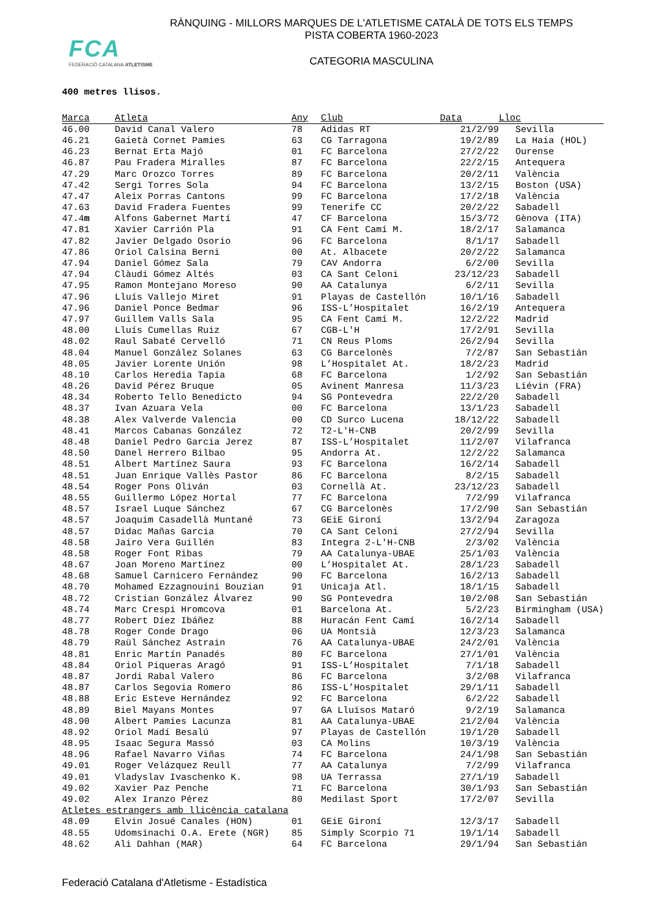FCA
FEDERACIÓ CATALANA ATLETISME
RÀNQUING - MILLORS MARQUES DE L'ATLETISME CATALÀ DE TOTS ELS TEMPS
PISTA COBERTA 1960-2023
CATEGORIA MASCULINA
400 metres llisos.
| Marca | Atleta | Any | Club | Data | Lloc |
| --- | --- | --- | --- | --- | --- |
| 46.00 | David Canal Valero | 78 | Adidas RT | 21/2/99 | Sevilla |
| 46.21 | Gaietà Cornet Pamies | 63 | CG Tarragona | 19/2/89 | La Haia (HOL) |
| 46.23 | Bernat Erta Majó | 01 | FC Barcelona | 27/2/22 | Ourense |
| 46.87 | Pau Fradera Miralles | 87 | FC Barcelona | 22/2/15 | Antequera |
| 47.29 | Marc Orozco Torres | 89 | FC Barcelona | 20/2/11 | València |
| 47.42 | Sergi Torres Sola | 94 | FC Barcelona | 13/2/15 | Boston (USA) |
| 47.47 | Aleix Porras Cantons | 99 | FC Barcelona | 17/2/18 | València |
| 47.63 | David Fradera Fuentes | 99 | Tenerife CC | 20/2/22 | Sabadell |
| 47.4 m | Alfons Gabernet Martí | 47 | CF Barcelona | 15/3/72 | Gènova (ITA) |
| 47.81 | Xavier Carrión Pla | 91 | CA Fent Camí M. | 18/2/17 | Salamanca |
| 47.82 | Javier Delgado Osorio | 96 | FC Barcelona | 8/1/17 | Sabadell |
| 47.86 | Oriol Calsina Berni | 00 | At. Albacete | 20/2/22 | Salamanca |
| 47.94 | Daniel Gómez Sala | 79 | CAV Andorra | 6/2/00 | Sevilla |
| 47.94 | Clàudi Gómez Altés | 03 | CA Sant Celoni | 23/12/23 | Sabadell |
| 47.95 | Ramon Montejano Moreso | 90 | AA Catalunya | 6/2/11 | Sevilla |
| 47.96 | Lluís Vallejo Miret | 91 | Playas de Castellón | 10/1/16 | Sabadell |
| 47.96 | Daniel Ponce Bedmar | 96 | ISS-L’Hospitalet | 16/2/19 | Antequera |
| 47.97 | Guillem Valls Sala | 95 | CA Fent Camí M. | 12/2/22 | Madrid |
| 48.00 | Lluís Cumellas Ruiz | 67 | CGB-L'H | 17/2/91 | Sevilla |
| 48.02 | Raul Sabaté Cervelló | 71 | CN Reus Ploms | 26/2/94 | Sevilla |
| 48.04 | Manuel González Solanes | 63 | CG Barcelonès | 7/2/87 | San Sebastián |
| 48.05 | Javier Lorente Unión | 98 | L’Hospitalet At. | 18/2/23 | Madrid |
| 48.10 | Carlos Heredia Tapia | 68 | FC Barcelona | 1/2/92 | San Sebastián |
| 48.26 | David Pérez Bruque | 05 | Avinent Manresa | 11/3/23 | Liévin (FRA) |
| 48.34 | Roberto Tello Benedicto | 94 | SG Pontevedra | 22/2/20 | Sabadell |
| 48.37 | Ivan Azuara Vela | 00 | FC Barcelona | 13/1/23 | Sabadell |
| 48.38 | Alex Valverde Valencia | 00 | CD Surco Lucena | 18/12/22 | Sabadell |
| 48.41 | Marcos Cabanas González | 72 | T2-L'H-CNB | 20/2/99 | Sevilla |
| 48.48 | Daniel Pedro Garcia Jerez | 87 | ISS-L’Hospitalet | 11/2/07 | Vilafranca |
| 48.50 | Danel Herrero Bilbao | 95 | Andorra At. | 12/2/22 | Salamanca |
| 48.51 | Albert Martínez Saura | 93 | FC Barcelona | 16/2/14 | Sabadell |
| 48.51 | Juan Enrique Vallès Pastor | 86 | FC Barcelona | 8/2/15 | Sabadell |
| 48.54 | Roger Pons Oliván | 03 | Cornellà At. | 23/12/23 | Sabadell |
| 48.55 | Guillermo López Hortal | 77 | FC Barcelona | 7/2/99 | Vilafranca |
| 48.57 | Israel Luque Sánchez | 67 | CG Barcelonès | 17/2/90 | San Sebastián |
| 48.57 | Joaquim Casadellà Muntané | 73 | GEiE Gironí | 13/2/94 | Zaragoza |
| 48.57 | Didac Mañas Garcia | 70 | CA Sant Celoni | 27/2/94 | Sevilla |
| 48.58 | Jairo Vera Guillén | 83 | Integra 2-L'H-CNB | 2/3/02 | València |
| 48.58 | Roger Font Ribas | 79 | AA Catalunya-UBAE | 25/1/03 | València |
| 48.67 | Joan Moreno Martínez | 00 | L’Hospitalet At. | 28/1/23 | Sabadell |
| 48.68 | Samuel Carnicero Fernández | 90 | FC Barcelona | 16/2/13 | Sabadell |
| 48.70 | Mohamed Ezzagnouini Bouzian | 91 | Unicaja Atl. | 18/1/15 | Sabadell |
| 48.72 | Cristian González Álvarez | 90 | SG Pontevedra | 10/2/08 | San Sebastián |
| 48.74 | Marc Crespi Hromcova | 01 | Barcelona At. | 5/2/23 | Birmingham (USA) |
| 48.77 | Robert Díez Ibáñez | 88 | Huracán Fent Camí | 16/2/14 | Sabadell |
| 48.78 | Roger Conde Drago | 06 | UA Montsià | 12/3/23 | Salamanca |
| 48.79 | Raül Sánchez Astrain | 76 | AA Catalunya-UBAE | 24/2/01 | València |
| 48.81 | Enric Martín Panadés | 80 | FC Barcelona | 27/1/01 | València |
| 48.84 | Oriol Piqueras Aragó | 91 | ISS-L’Hospitalet | 7/1/18 | Sabadell |
| 48.87 | Jordi Rabal Valero | 86 | FC Barcelona | 3/2/08 | Vilafranca |
| 48.87 | Carlos Segovia Romero | 86 | ISS-L’Hospitalet | 29/1/11 | Sabadell |
| 48.88 | Eric Esteve Hernández | 92 | FC Barcelona | 6/2/22 | Sabadell |
| 48.89 | Biel Mayans Montes | 97 | GA Lluïsos Mataró | 9/2/19 | Salamanca |
| 48.90 | Albert Pamies Lacunza | 81 | AA Catalunya-UBAE | 21/2/04 | València |
| 48.92 | Oriol Madí Besalú | 97 | Playas de Castellón | 19/1/20 | Sabadell |
| 48.95 | Isaac Segura Massó | 03 | CA Molins | 10/3/19 | València |
| 48.96 | Rafael Navarro Viñas | 74 | FC Barcelona | 24/1/98 | San Sebastián |
| 49.01 | Roger Velázquez Reull | 77 | AA Catalunya | 7/2/99 | Vilafranca |
| 49.01 | Vladyslav Ivaschenko K. | 98 | UA Terrassa | 27/1/19 | Sabadell |
| 49.02 | Xavier Paz Penche | 71 | FC Barcelona | 30/1/93 | San Sebastián |
| 49.02 | Alex Iranzo Pérez | 80 | Medilast Sport | 17/2/07 | Sevilla |
| Atletes estrangers amb llicència catalana | | | | | |
| 48.09 | Elvin Josué Canales (HON) | 01 | GEiE Gironí | 12/3/17 | Sabadell |
| 48.55 | Udomsinachi O.A. Erete (NGR) | 85 | Simply Scorpio 71 | 19/1/14 | Sabadell |
| 48.62 | Ali Dahhan (MAR) | 64 | FC Barcelona | 29/1/94 | San Sebastián |
Federació Catalana d'Atletisme - Estadística